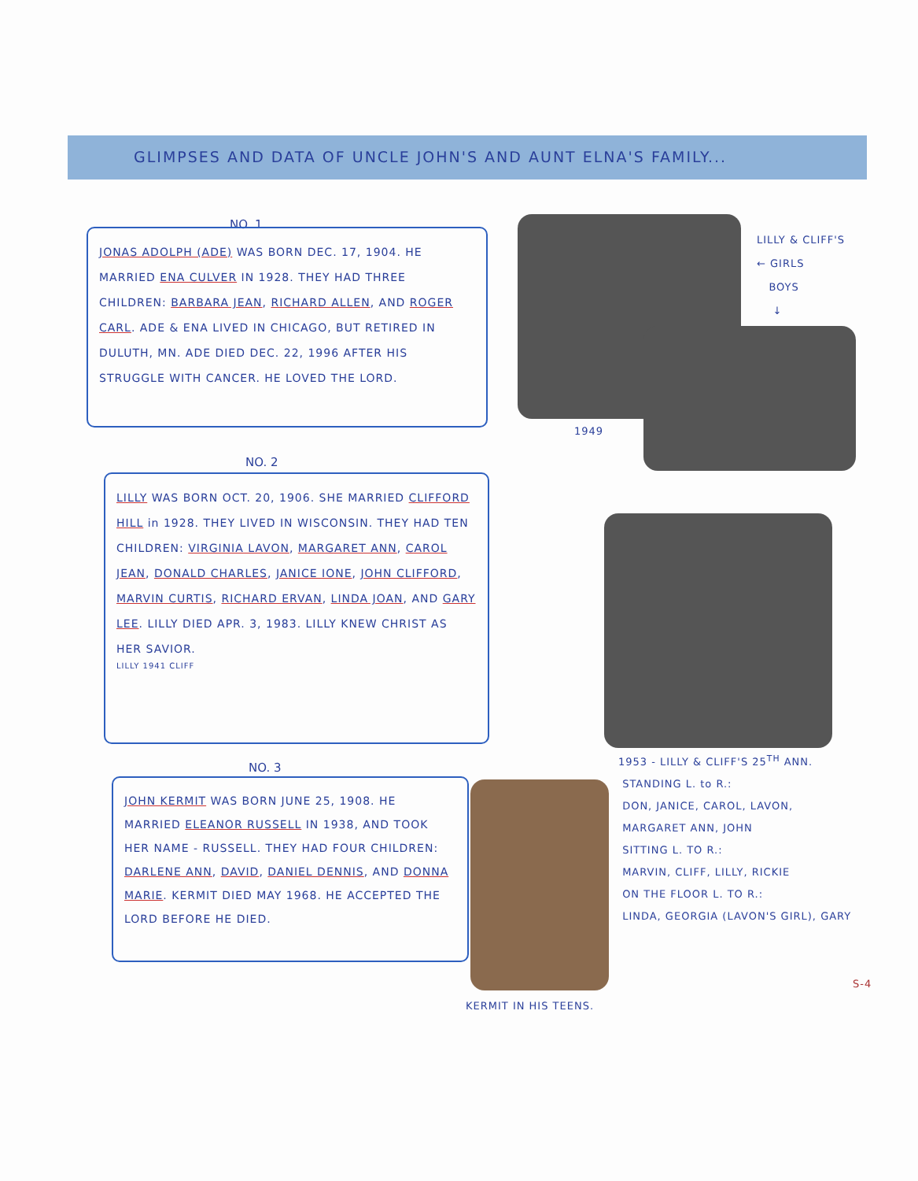GLIMPSES AND DATA OF UNCLE JOHN'S AND AUNT ELNA'S FAMILY...
NO. 1
JONAS ADOLPH (ADE) WAS BORN DEC. 17, 1904. HE MARRIED ENA CULVER IN 1928. THEY HAD THREE CHILDREN: BARBARA JEAN, RICHARD ALLEN, AND ROGER CARL. ADE & ENA LIVED IN CHICAGO, BUT RETIRED IN DULUTH, MN. ADE DIED DEC. 22, 1996 AFTER HIS STRUGGLE WITH CANCER. HE LOVED THE LORD.
LILLY & CLIFF'S
← GIRLS
BOYS
↓
1949
NO. 2
LILLY WAS BORN OCT. 20, 1906. SHE MARRIED CLIFFORD HILL in 1928. THEY LIVED IN WISCONSIN. THEY HAD TEN CHILDREN: VIRGINIA LAVON, MARGARET ANN, CAROL JEAN, DONALD CHARLES, JANICE IONE, JOHN CLIFFORD, MARVIN CURTIS, RICHARD ERVAN, LINDA JOAN, AND GARY LEE. LILLY DIED APR. 3, 1983. LILLY KNEW CHRIST AS HER SAVIOR.
LILLY 1941 CLIFF
1953 - LILLY & CLIFF'S 25<sup>TH</sup> ANN.
STANDING L. to R.:
DON, JANICE, CAROL, LAVON,
MARGARET ANN, JOHN
SITTING L. TO R.:
MARVIN, CLIFF, LILLY, RICKIE
ON THE FLOOR L. TO R.:
LINDA, GEORGIA (LAVON'S GIRL), GARY
NO. 3
JOHN KERMIT WAS BORN JUNE 25, 1908. HE MARRIED ELEANOR RUSSELL IN 1938, AND TOOK HER NAME - RUSSELL. THEY HAD FOUR CHILDREN: DARLENE ANN, DAVID, DANIEL DENNIS, AND DONNA MARIE. KERMIT DIED MAY 1968. HE ACCEPTED THE LORD BEFORE HE DIED.
KERMIT IN HIS TEENS.
S-4